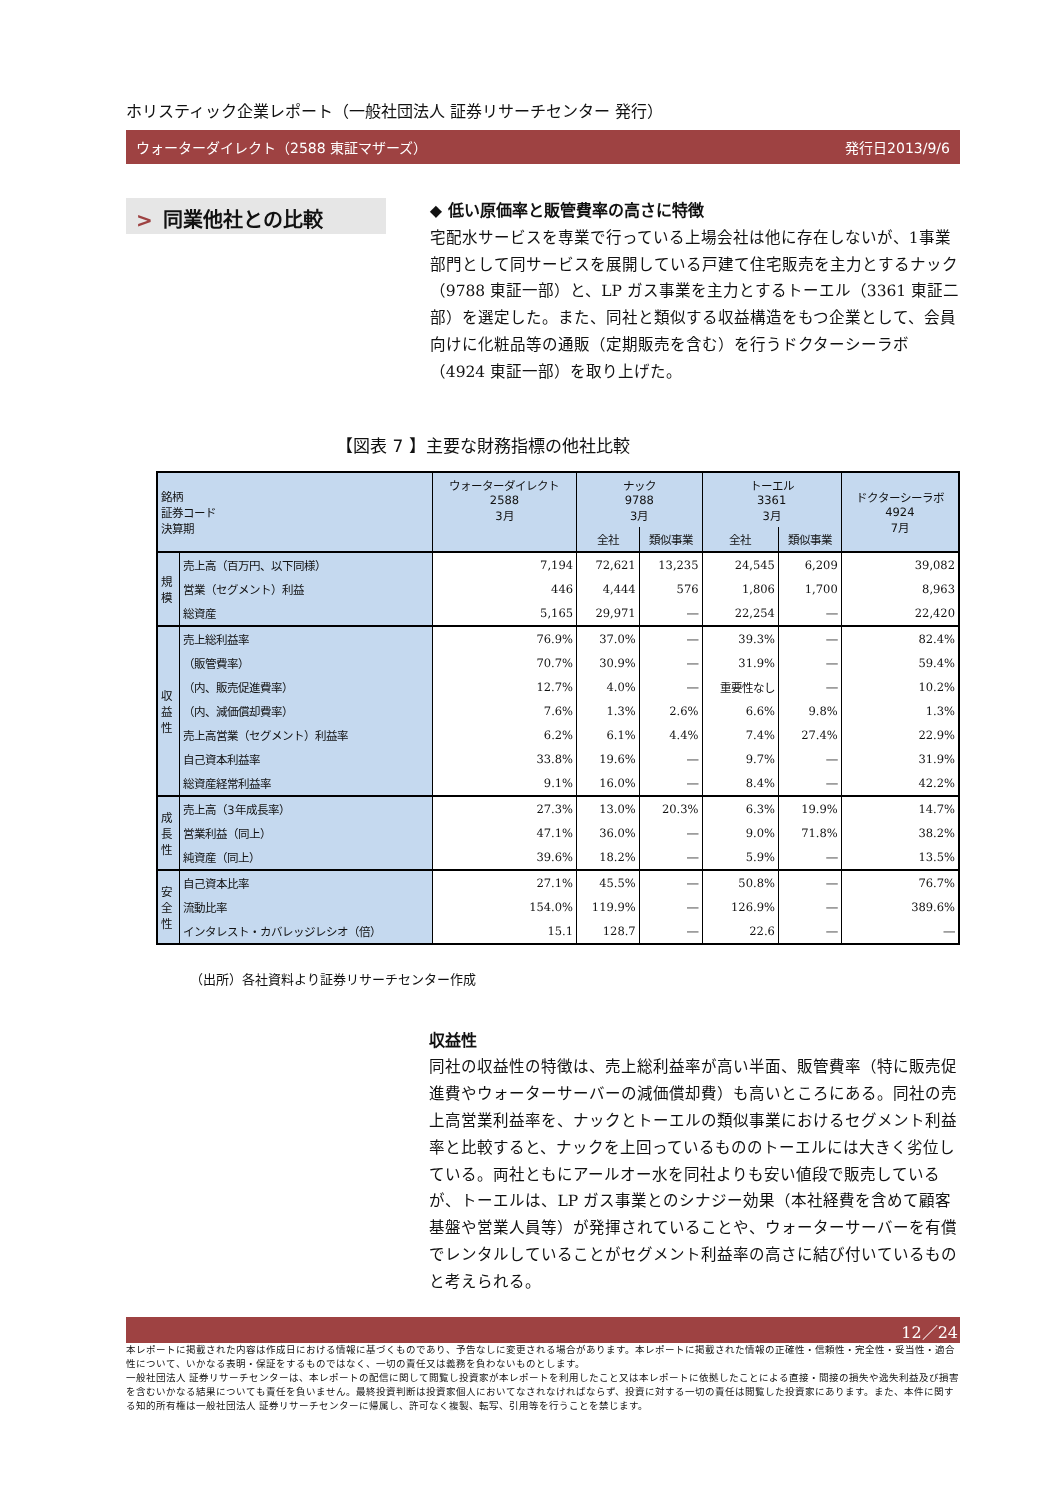ホリスティック企業レポート（一般社団法人 証券リサーチセンター 発行）
ウォーターダイレクト（2588 東証マザーズ） 発行日2013/9/6
> 同業他社との比較
◆ 低い原価率と販管費率の高さに特徴
宅配水サービスを専業で行っている上場会社は他に存在しないが、1事業部門として同サービスを展開している戸建て住宅販売を主力とするナック（9788 東証一部）と、LP ガス事業を主力とするトーエル（3361 東証二部）を選定した。また、同社と類似する収益構造をもつ企業として、会員向けに化粧品等の通販（定期販売を含む）を行うドクターシーラボ（4924 東証一部）を取り上げた。
【図表 7 】主要な財務指標の他社比較
| 銘柄 証券コード 決算期 | | ウォーターダイレクト 2588 3月 | ナック 9788 3月 | | トーエル 3361 3月 | | ドクターシーラボ 4924 7月 |
| | | | 全社 | 類似事業 | 全社 | 類似事業 | |
| 規 模 | 売上高（百万円、以下同様） | 7,194 | 72,621 | 13,235 | 24,545 | 6,209 | 39,082 |
| | 営業（セグメント）利益 | 446 | 4,444 | 576 | 1,806 | 1,700 | 8,963 |
| | 総資産 | 5,165 | 29,971 | ― | 22,254 | ― | 22,420 |
| 収 益 性 | 売上総利益率 | 76.9% | 37.0% | ― | 39.3% | ― | 82.4% |
| | （販管費率） | 70.7% | 30.9% | ― | 31.9% | ― | 59.4% |
| | （内、販売促進費率） | 12.7% | 4.0% | ― | 重要性なし | ― | 10.2% |
| | （内、減価償却費率） | 7.6% | 1.3% | 2.6% | 6.6% | 9.8% | 1.3% |
| | 売上高営業（セグメント）利益率 | 6.2% | 6.1% | 4.4% | 7.4% | 27.4% | 22.9% |
| | 自己資本利益率 | 33.8% | 19.6% | ― | 9.7% | ― | 31.9% |
| | 総資産経常利益率 | 9.1% | 16.0% | ― | 8.4% | ― | 42.2% |
| 成 長 性 | 売上高（3年成長率） | 27.3% | 13.0% | 20.3% | 6.3% | 19.9% | 14.7% |
| | 営業利益（同上） | 47.1% | 36.0% | ― | 9.0% | 71.8% | 38.2% |
| | 純資産（同上） | 39.6% | 18.2% | ― | 5.9% | ― | 13.5% |
| 安 全 性 | 自己資本比率 | 27.1% | 45.5% | ― | 50.8% | ― | 76.7% |
| | 流動比率 | 154.0% | 119.9% | ― | 126.9% | ― | 389.6% |
| | インタレスト・カバレッジレシオ（倍） | 15.1 | 128.7 | ― | 22.6 | ― | ― |
（出所）各社資料より証券リサーチセンター作成
収益性
同社の収益性の特徴は、売上総利益率が高い半面、販管費率（特に販売促進費やウォーターサーバーの減価償却費）も高いところにある。同社の売上高営業利益率を、ナックとトーエルの類似事業におけるセグメント利益率と比較すると、ナックを上回っているもののトーエルには大きく劣位している。両社ともにアールオー水を同社よりも安い値段で販売しているが、トーエルは、LP ガス事業とのシナジー効果（本社経費を含めて顧客基盤や営業人員等）が発揮されていることや、ウォーターサーバーを有償でレンタルしていることがセグメント利益率の高さに結び付いているものと考えられる。
12／24
本レポートに掲載された内容は作成日における情報に基づくものであり、予告なしに変更される場合があります。本レポートに掲載された情報の正確性・信頼性・完全性・妥当性・適合性について、いかなる表明・保証をするものではなく、一切の責任又は義務を負わないものとします。
一般社団法人 証券リサーチセンターは、本レポートの配信に関して閲覧し投資家が本レポートを利用したこと又は本レポートに依拠したことによる直接・間接の損失や逸失利益及び損害を含むいかなる結果についても責任を負いません。最終投資判断は投資家個人においてなされなければならず、投資に対する一切の責任は閲覧した投資家にあります。また、本件に関する知的所有権は一般社団法人 証券リサーチセンターに帰属し、許可なく複製、転写、引用等を行うことを禁じます。